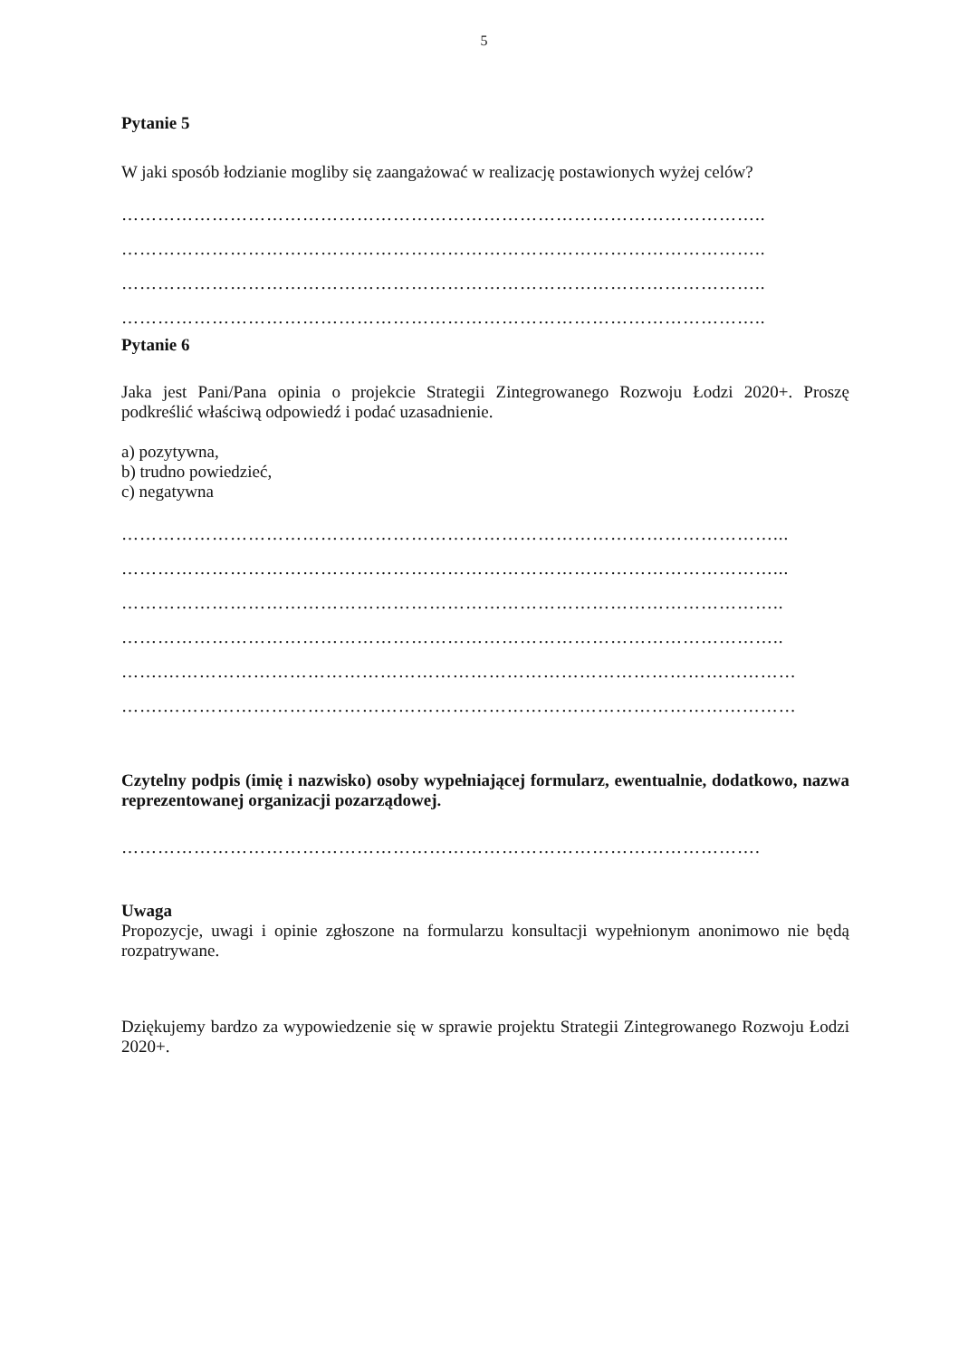5
Pytanie 5
W jaki sposób łodzianie mogliby się zaangażować w realizację postawionych wyżej celów?
……………………………………………………………………………………………..
……………………………………………………………………………………………..
……………………………………………………………………………………………..
……………………………………………………………………………………………..
Pytanie 6
Jaka jest Pani/Pana opinia o projekcie Strategii Zintegrowanego Rozwoju Łodzi 2020+. Proszę podkreślić właściwą odpowiedź i podać uzasadnienie.
a) pozytywna,
b) trudno powiedzieć,
c) negatywna
………………………………………………………………………………………………...
………………………………………………………………………………………………...
………………………………………………………………………………………………..
………………………………………………………………………………………………..
…….……………………………………………………………………………………………
…….……………………………………………………………………………………………
Czytelny podpis (imię i nazwisko) osoby wypełniającej formularz, ewentualnie, dodatkowo, nazwa reprezentowanej organizacji pozarządowej.
…………………………………………………………………………………………….
Uwaga
Propozycje, uwagi i opinie zgłoszone na formularzu konsultacji wypełnionym anonimowo nie będą rozpatrywane.
Dziękujemy bardzo za wypowiedzenie się w sprawie projektu Strategii Zintegrowanego Rozwoju Łodzi 2020+.